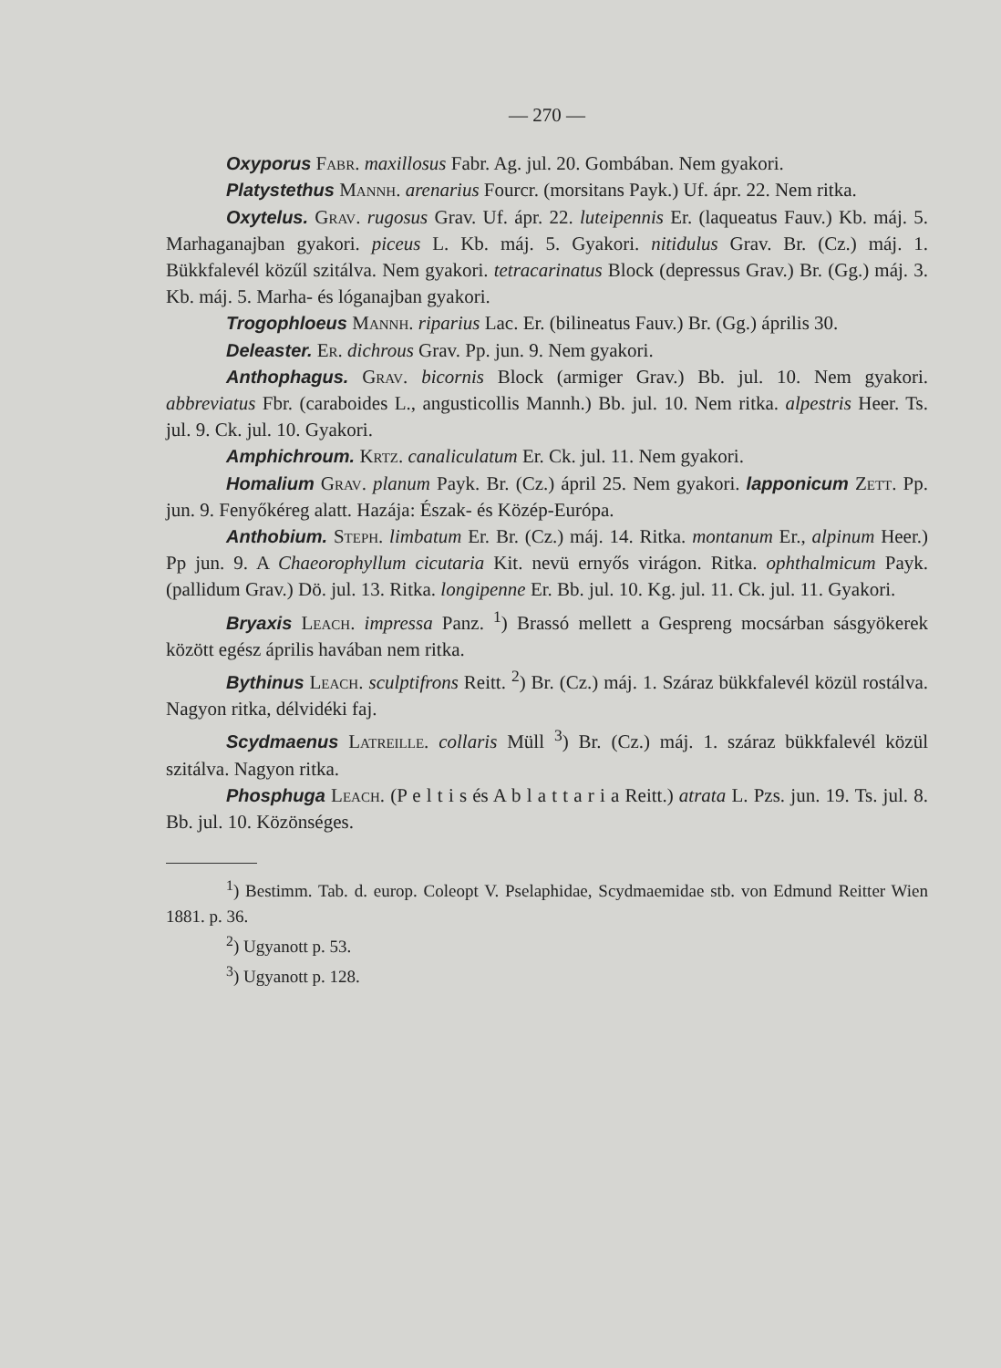— 270 —
Oxyporus Fabr. maxillosus Fabr. Ag. jul. 20. Gombában. Nem gyakori.
Platystethus Mannh. arenarius Fourcr. (morsitans Payk.) Uf. ápr. 22. Nem ritka.
Oxytelus. Grav. rugosus Grav. Uf. ápr. 22. luteipennis Er. (laqueatus Fauv.) Kb. máj. 5. Marhaganajban gyakori. piceus L. Kb. máj. 5. Gyakori. nitidulus Grav. Br. (Cz.) máj. 1. Bükkfalevél közűl szitálva. Nem gyakori. tetracarinatus Block (depressus Grav.) Br. (Gg.) máj. 3. Kb. máj. 5. Marha- és lóganajban gyakori.
Trogophloeus Mannh. riparius Lac. Er. (bilineatus Fauv.) Br. (Gg.) április 30.
Deleaster. Er. dichrous Grav. Pp. jun. 9. Nem gyakori.
Anthophagus. Grav. bicornis Block (armiger Grav.) Bb. jul. 10. Nem gyakori. abbreviatus Fbr. (caraboides L., angusticollis Mannh.) Bb. jul. 10. Nem ritka. alpestris Heer. Ts. jul. 9. Ck. jul. 10. Gyakori.
Amphichroum. Krtz. canaliculatum Er. Ck. jul. 11. Nem gyakori.
Homalium Grav. planum Payk. Br. (Cz.) ápril 25. Nem gyakori. lapponicum Zett. Pp. jun. 9. Fenyőkéreg alatt. Hazája: Észak- és Közép-Európa.
Anthobium. Steph. limbatum Er. Br. (Cz.) máj. 14. Ritka. montanum Er., alpinum Heer.) Pp jun. 9. A Chaeorophyllum cicutaria Kit. nevü ernyős virágon. Ritka. ophthalmicum Payk. (pallidum Grav.) Dö. jul. 13. Ritka. longipenne Er. Bb. jul. 10. Kg. jul. 11. Ck. jul. 11. Gyakori.
Bryaxis Leach. impressa Panz. <sup>1</sup>) Brassó mellett a Gespreng mocsárban sásgyökerek között egész április havában nem ritka.
Bythinus Leach. sculptifrons Reitt. <sup>2</sup>) Br. (Cz.) máj. 1. Száraz bükkfalevél közül rostálva. Nagyon ritka, délvidéki faj.
Scydmaenus Latreille. collaris Müll <sup>3</sup>) Br. (Cz.) máj. 1. száraz bükkfalevél közül szitálva. Nagyon ritka.
Phosphuga Leach. (P e l t i s és A b l a t t a r i a Reitt.) atrata L. Pzs. jun. 19. Ts. jul. 8. Bb. jul. 10. Közönséges.
<sup>1</sup>) Bestimm. Tab. d. europ. Coleopt V. Pselaphidae, Scydmaemidae stb. von Edmund Reitter Wien 1881. p. 36.
<sup>2</sup>) Ugyanott p. 53.
<sup>3</sup>) Ugyanott p. 128.